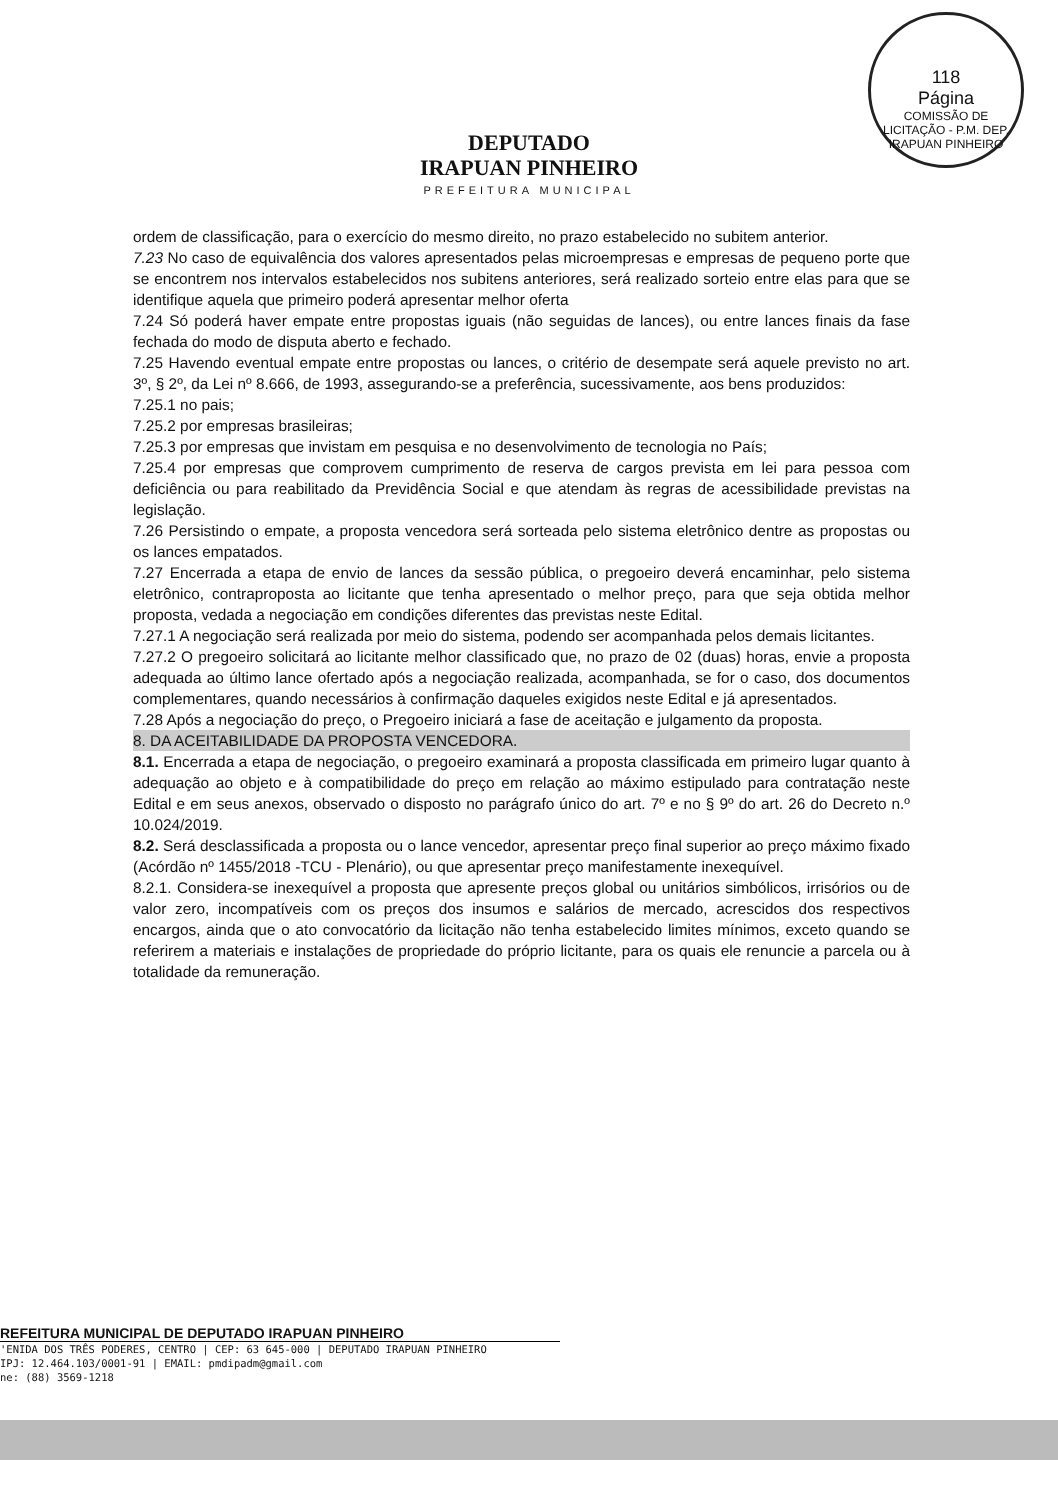118
Página
COMISSÃO DE LICITAÇÃO - P.M. DEP. IRAPUAN PINHEIRO
DEPUTADO
IRAPUAN PINHEIRO
PREFEITURA MUNICIPAL
ordem de classificação, para o exercício do mesmo direito, no prazo estabelecido no subitem anterior.
7.23 No caso de equivalência dos valores apresentados pelas microempresas e empresas de pequeno porte que se encontrem nos intervalos estabelecidos nos subitens anteriores, será realizado sorteio entre elas para que se identifique aquela que primeiro poderá apresentar melhor oferta
7.24 Só poderá haver empate entre propostas iguais (não seguidas de lances), ou entre lances finais da fase fechada do modo de disputa aberto e fechado.
7.25 Havendo eventual empate entre propostas ou lances, o critério de desempate será aquele previsto no art. 3º, § 2º, da Lei nº 8.666, de 1993, assegurando-se a preferência, sucessivamente, aos bens produzidos:
7.25.1 no pais;
7.25.2 por empresas brasileiras;
7.25.3 por empresas que invistam em pesquisa e no desenvolvimento de tecnologia no País;
7.25.4 por empresas que comprovem cumprimento de reserva de cargos prevista em lei para pessoa com deficiência ou para reabilitado da Previdência Social e que atendam às regras de acessibilidade previstas na legislação.
7.26 Persistindo o empate, a proposta vencedora será sorteada pelo sistema eletrônico dentre as propostas ou os lances empatados.
7.27 Encerrada a etapa de envio de lances da sessão pública, o pregoeiro deverá encaminhar, pelo sistema eletrônico, contraproposta ao licitante que tenha apresentado o melhor preço, para que seja obtida melhor proposta, vedada a negociação em condições diferentes das previstas neste Edital.
7.27.1 A negociação será realizada por meio do sistema, podendo ser acompanhada pelos demais licitantes.
7.27.2 O pregoeiro solicitará ao licitante melhor classificado que, no prazo de 02 (duas) horas, envie a proposta adequada ao último lance ofertado após a negociação realizada, acompanhada, se for o caso, dos documentos complementares, quando necessários à confirmação daqueles exigidos neste Edital e já apresentados.
7.28 Após a negociação do preço, o Pregoeiro iniciará a fase de aceitação e julgamento da proposta.
8. DA ACEITABILIDADE DA PROPOSTA VENCEDORA.
8.1. Encerrada a etapa de negociação, o pregoeiro examinará a proposta classificada em primeiro lugar quanto à adequação ao objeto e à compatibilidade do preço em relação ao máximo estipulado para contratação neste Edital e em seus anexos, observado o disposto no parágrafo único do art. 7º e no § 9º do art. 26 do Decreto n.º 10.024/2019.
8.2. Será desclassificada a proposta ou o lance vencedor, apresentar preço final superior ao preço máximo fixado (Acórdão nº 1455/2018 -TCU - Plenário), ou que apresentar preço manifestamente inexequível.
8.2.1. Considera-se inexequível a proposta que apresente preços global ou unitários simbólicos, irrisórios ou de valor zero, incompatíveis com os preços dos insumos e salários de mercado, acrescidos dos respectivos encargos, ainda que o ato convocatório da licitação não tenha estabelecido limites mínimos, exceto quando se referirem a materiais e instalações de propriedade do próprio licitante, para os quais ele renuncie a parcela ou à totalidade da remuneração.
REFEITURA MUNICIPAL DE DEPUTADO IRAPUAN PINHEIRO
'ENIDA DOS TRÊS PODERES, CENTRO | CEP: 63 645-000 | DEPUTADO IRAPUAN PINHEIRO
IPJ: 12.464.103/0001-91 | EMAIL: pmdipadm@gmail.com
ne: (88) 3569-1218